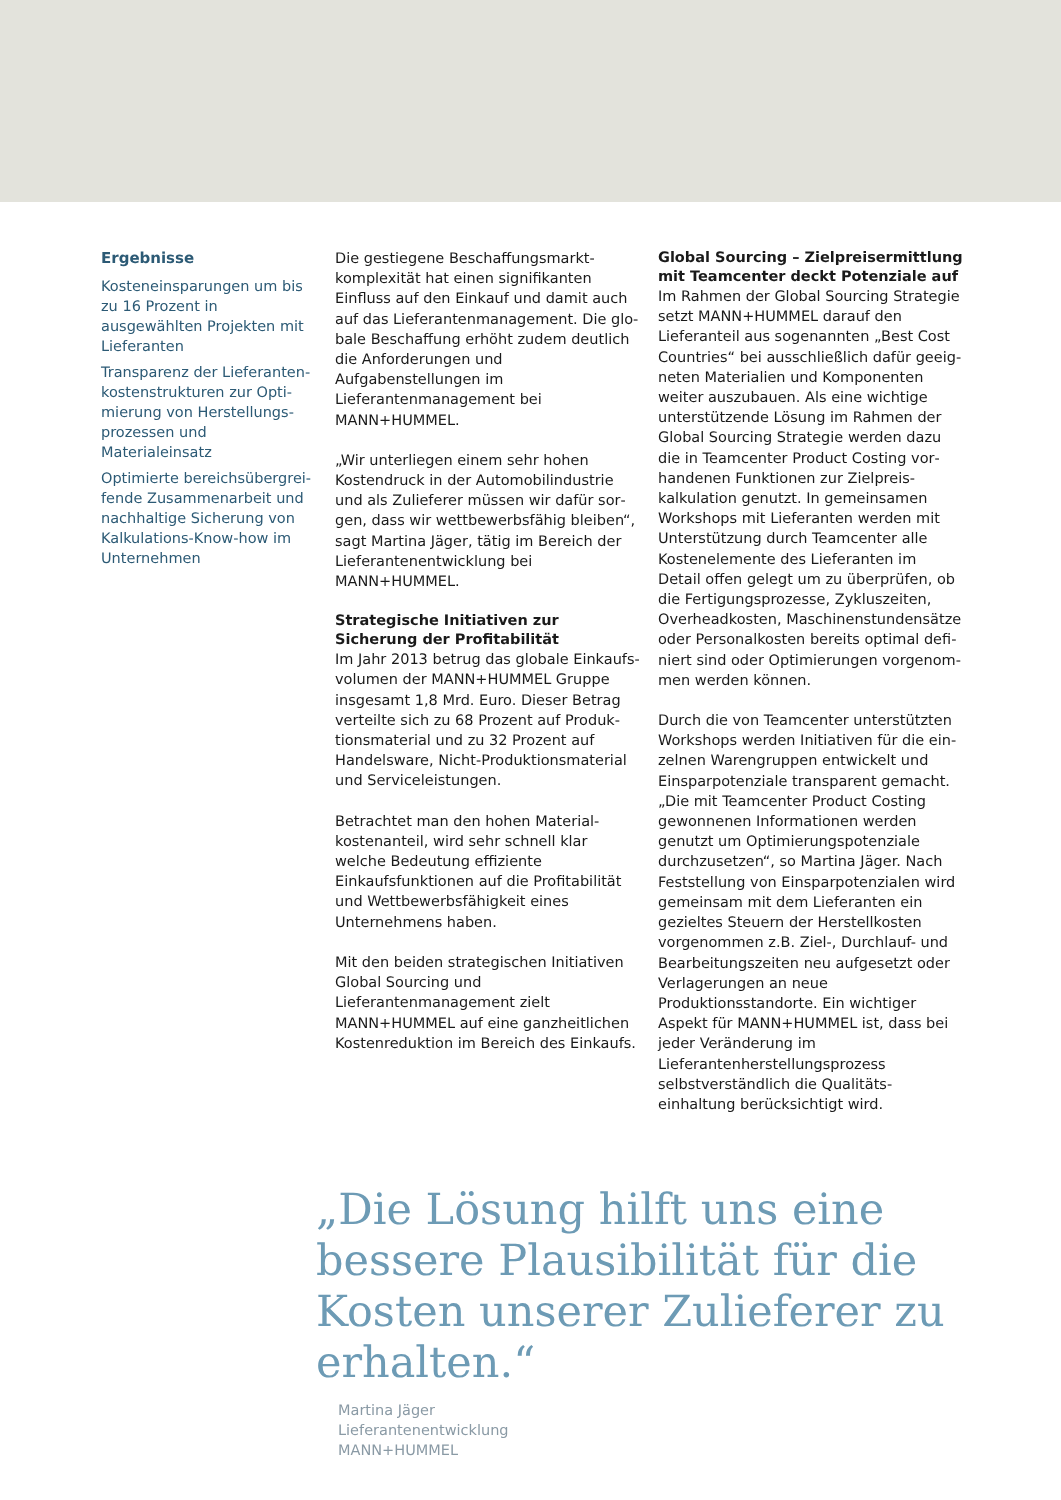Ergebnisse
Kosteneinsparungen um bis zu 16 Prozent in ausgewählten Projekten mit Lieferanten
Transparenz der Lieferanten­kostenstrukturen zur Opti­mierung von Herstellungs­prozessen und Materialeinsatz
Optimierte bereichsübergrei­fende Zusammenarbeit und nachhaltige Sicherung von Kalkulations-Know-how im Unternehmen
Die gestiegene Beschaffungsmarkt­komplexität hat einen signifikanten Einfluss auf den Einkauf und damit auch auf das Lieferantenmanagement. Die glo­bale Beschaffung erhöht zudem deutlich die Anforderungen und Aufgabenstellungen im Lieferantenmanagement bei MANN+HUMMEL.
„Wir unterliegen einem sehr hohen Kostendruck in der Automobilindustrie und als Zulieferer müssen wir dafür sor­gen, dass wir wettbewerbsfähig bleiben“, sagt Martina Jäger, tätig im Bereich der Lieferantenentwicklung bei MANN+HUMMEL.
Strategische Initiativen zur Sicherung der Profitabilität
Im Jahr 2013 betrug das globale Einkaufs­volumen der MANN+HUMMEL Gruppe insgesamt 1,8 Mrd. Euro. Dieser Betrag verteilte sich zu 68 Prozent auf Produk­tionsmaterial und zu 32 Prozent auf Handelsware, Nicht-Produktionsmaterial und Serviceleistungen.
Betrachtet man den hohen Material­kostenanteil, wird sehr schnell klar welche Bedeutung effiziente Einkaufsfunktionen auf die Profitabilität und Wettbewerbs­fähigkeit eines Unternehmens haben.
Mit den beiden strategischen Initiativen Global Sourcing und Lieferantenmanagement zielt MANN+HUMMEL auf eine ganzheitli­chen Kostenreduktion im Bereich des Einkaufs.
Global Sourcing – Zielpreisermittlung mit Teamcenter deckt Potenziale auf
Im Rahmen der Global Sourcing Strategie setzt MANN+HUMMEL darauf den Lieferanteil aus sogenannten „Best Cost Countries“ bei ausschließlich dafür geeig­neten Materialien und Komponenten weiter auszubauen. Als eine wichtige unterstützende Lösung im Rahmen der Global Sourcing Strategie werden dazu die in Teamcenter Product Costing vor­handenen Funktionen zur Zielpreis­kalkulation genutzt. In gemeinsamen Workshops mit Lieferanten werden mit Unterstützung durch Teamcenter alle Kostenelemente des Lieferanten im Detail offen gelegt um zu überprüfen, ob die Fertigungsprozesse, Zykluszeiten, Overheadkosten, Maschinenstundensätze oder Personalkosten bereits optimal defi­niert sind oder Optimierungen vorgenom­men werden können.
Durch die von Teamcenter unterstützten Workshops werden Initiativen für die ein­zelnen Warengruppen entwickelt und Einsparpotenziale transparent gemacht. „Die mit Teamcenter Product Costing gewonnenen Informationen werden genutzt um Optimierungspotenziale durchzuset­zen“, so Martina Jäger. Nach Feststellung von Einsparpotenzialen wird gemeinsam mit dem Lieferanten ein gezieltes Steuern der Herstellkosten vorgenommen z.B. Ziel-, Durchlauf- und Bearbeitungszeiten neu aufgesetzt oder Verlagerungen an neue Produktionsstandorte. Ein wichtiger Aspekt für MANN+HUMMEL ist, dass bei jeder Veränderung im Lieferantenherstellungs­prozess selbstverständlich die Qualitäts­einhaltung berücksichtigt wird.
„Die Lösung hilft uns eine bessere Plausibilität für die Kosten unserer Zulieferer zu erhalten.“
Martina Jäger
Lieferantenentwicklung
MANN+HUMMEL